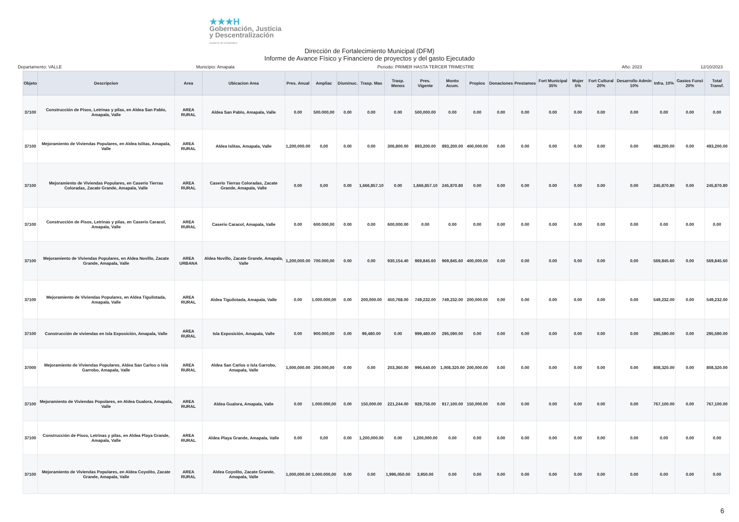★★★H
Gobernación, Justicia
y Descentralización
Gobierno de la República
Dirección de Fortalecimiento Municipal (DFM)
Informe de Avance Físico y Financiero de proyectos y del gasto Ejecutado
Departamento: VALLE Municipio: Amapala Periodo: PRIMER HASTA TERCER TRIMESTRE Año: 2023 12/10/2023
| Objeto | Descripcion | Area | Ubicacion Area | Pres. Anual | Ampliac | Disminuc. | Trasp. Mas | Trasp. Menos | Pres. Vigente | Monto Acum. | Propios | Donaciones | Prestamos | Fort Municipal 35% | Mujer 5% | Fort Cultural 20% | Desarrollo Admin 10% | Infra. 10% | Gastos Funci 20% | Total Transf. |
| --- | --- | --- | --- | --- | --- | --- | --- | --- | --- | --- | --- | --- | --- | --- | --- | --- | --- | --- | --- | --- |
| 37100 | Construcción de Pisos, Letrinas y pilas, en Aldea San Pablo, Amapala, Valle | AREA RURAL | Aldea San Pablo, Amapala, Valle | 0.00 | 500.000,00 | 0.00 | 0.00 | 0.00 | 500,000.00 | 0.00 | 0.00 | 0.00 | 0.00 | 0.00 | 0.00 | 0.00 | 0.00 | 0.00 | 0.00 | 0.00 |
| 37100 | Mejoramiento de Viviendas Populares, en Aldea Islitas, Amapala, Valle | AREA RURAL | Aldea Islitas, Amapala, Valle | 1,200,000.00 | 0,00 | 0.00 | 0.00 | 306,800.00 | 893,200.00 | 893,200.00 | 400,000.00 | 0.00 | 0.00 | 0.00 | 0.00 | 0.00 | 0.00 | 493,200.00 | 0.00 | 493,200.00 |
| 37100 | Mejoramiento de Viviendas Populares, en Caserío Tierras Coloradas, Zacate Grande, Amapala, Valle | AREA RURAL | Caserío Tierras Coloradas, Zacate Grande, Amapala, Valle | 0.00 | 0,00 | 0.00 | 1,666,857.10 | 0.00 | 1,666,857.10 | 245,870.80 | 0.00 | 0.00 | 0.00 | 0.00 | 0.00 | 0.00 | 0.00 | 245,870.80 | 0.00 | 245,870.80 |
| 37100 | Construcción de Pisos, Letrinas y pilas, en Caserío Caracol, Amapala, Valle | AREA RURAL | Caserío Caracol, Amapala, Valle | 0.00 | 600.000,00 | 0.00 | 0.00 | 600,000.00 | 0.00 | 0.00 | 0.00 | 0.00 | 0.00 | 0.00 | 0.00 | 0.00 | 0.00 | 0.00 | 0.00 | 0.00 |
| 37100 | Mejoramiento de Viviendas Populares, en Aldea Novillo, Zacate Grande, Amapala, Valle | AREA URBANA | Aldea Novillo, Zacate Grande, Amapala, Valle | 1,200,000.00 | 700.000,00 | 0.00 | 0.00 | 930,154.40 | 969,845.60 | 969,845.60 | 400,000.00 | 0.00 | 0.00 | 0.00 | 0.00 | 0.00 | 0.00 | 569,845.60 | 0.00 | 569,845.60 |
| 37100 | Mejoramiento de Viviendas Populares, en Aldea Tiguilotada, Amapala, Valle | AREA RURAL | Aldea Tiguilotada, Amapala, Valle | 0.00 | 1.000.000,00 | 0.00 | 200,000.00 | 450,768.00 | 749,232.00 | 749,232.00 | 200,000.00 | 0.00 | 0.00 | 0.00 | 0.00 | 0.00 | 0.00 | 549,232.00 | 0.00 | 549,232.00 |
| 37100 | Construcción de viviendas en Isla Exposición, Amapala, Valle | AREA RURAL | Isla Exposición, Amapala, Valle | 0.00 | 900.000,00 | 0.00 | 99,480.00 | 0.00 | 999,480.00 | 295,590.00 | 0.00 | 0.00 | 0.00 | 0.00 | 0.00 | 0.00 | 0.00 | 295,590.00 | 0.00 | 295,590.00 |
| 37000 | Mejoramiento de Viviendas Populares, Aldea San Carlos o Isla Garrobo, Amapala, Valle | AREA RURAL | Aldea San Carlos o Isla Garrobo, Amapala, Valle | 1,000,000.00 | 200.000,00 | 0.00 | 0.00 | 203,360.00 | 996,640.00 | 1,008,320.00 | 200,000.00 | 0.00 | 0.00 | 0.00 | 0.00 | 0.00 | 0.00 | 808,320.00 | 0.00 | 808,320.00 |
| 37100 | Mejoramiento de Viviendas Populares, en Aldea Gualora, Amapala, Valle | AREA RURAL | Aldea Gualora, Amapala, Valle | 0.00 | 1.000.000,00 | 0.00 | 150,000.00 | 221,244.00 | 928,756.00 | 917,100.00 | 150,000.00 | 0.00 | 0.00 | 0.00 | 0.00 | 0.00 | 0.00 | 767,100.00 | 0.00 | 767,100.00 |
| 37100 | Construcción de Pisos, Letrinas y pilas, en Aldea Playa Grande, Amapala, Valle | AREA RURAL | Aldea Playa Grande, Amapala, Valle | 0.00 | 0,00 | 0.00 | 1,200,000.00 | 0.00 | 1,200,000.00 | 0.00 | 0.00 | 0.00 | 0.00 | 0.00 | 0.00 | 0.00 | 0.00 | 0.00 | 0.00 | 0.00 |
| 37100 | Mejoramiento de Viviendas Populares, en Aldea Coyolito, Zacate Grande, Amapala, Valle | AREA RURAL | Aldea Coyolito, Zacate Grande, Amapala, Valle | 1,000,000.00 | 1.000.000,00 | 0.00 | 0.00 | 1,996,050.00 | 3,950.00 | 0.00 | 0.00 | 0.00 | 0.00 | 0.00 | 0.00 | 0.00 | 0.00 | 0.00 | 0.00 | 0.00 |
6